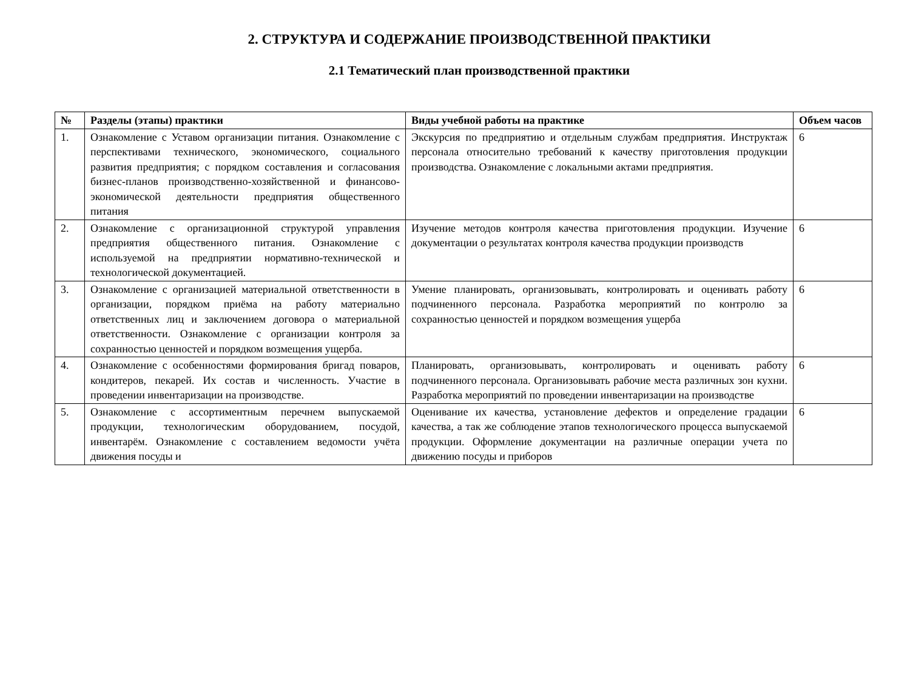2. СТРУКТУРА И СОДЕРЖАНИЕ ПРОИЗВОДСТВЕННОЙ ПРАКТИКИ
2.1 Тематический план производственной практики
| № | Разделы (этапы) практики | Виды учебной работы на практике | Объем часов |
| --- | --- | --- | --- |
| 1. | Ознакомление с Уставом организации питания. Ознакомление с перспективами технического, экономического, социального развития предприятия; с порядком составления и согласования бизнес-планов производственно-хозяйственной и финансово-экономической деятельности предприятия общественного питания | Экскурсия по предприятию и отдельным службам предприятия. Инструктаж персонала относительно требований к качеству приготовления продукции производства. Ознакомление с локальными актами предприятия. | 6 |
| 2. | Ознакомление с организационной структурой управления предприятия общественного питания. Ознакомление с используемой на предприятии нормативно-технической и технологической документацией. | Изучение методов контроля качества приготовления продукции. Изучение документации о результатах контроля качества продукции производств | 6 |
| 3. | Ознакомление с организацией материальной ответственности в организации, порядком приёма на работу материально ответственных лиц и заключением договора о материальной ответственности. Ознакомление с организации контроля за сохранностью ценностей и порядком возмещения ущерба. | Умение планировать, организовывать, контролировать и оценивать работу подчиненного персонала. Разработка мероприятий по контролю за сохранностью ценностей и порядком возмещения ущерба | 6 |
| 4. | Ознакомление с особенностями формирования бригад поваров, кондитеров, пекарей. Их состав и численность. Участие в проведении инвентаризации на производстве. | Планировать, организовывать, контролировать и оценивать работу подчиненного персонала. Организовывать рабочие места различных зон кухни. Разработка мероприятий по проведении инвентаризации на производстве | 6 |
| 5. | Ознакомление с ассортиментным перечнем выпускаемой продукции, технологическим оборудованием, посудой, инвентарём. Ознакомление с составлением ведомости учёта движения посуды и | Оценивание их качества, установление дефектов и определение градации качества, а так же соблюдение этапов технологического процесса выпускаемой продукции. Оформление документации на различные операции учета по движению посуды и приборов | 6 |